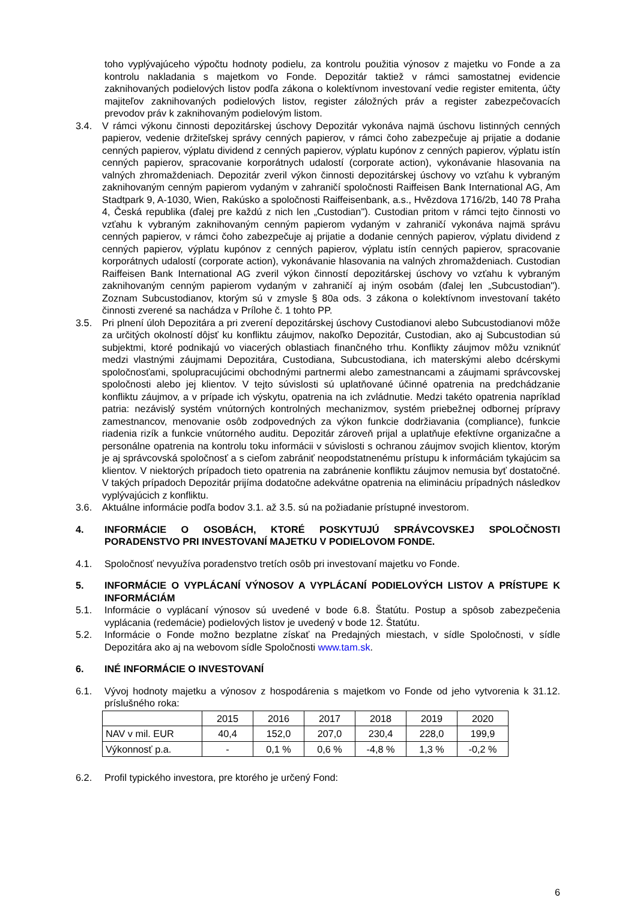toho vyplývajúceho výpočtu hodnoty podielu, za kontrolu použitia výnosov z majetku vo Fonde a za kontrolu nakladania s majetkom vo Fonde. Depozitár taktiež v rámci samostatnej evidencie zaknihovaných podielových listov podľa zákona o kolektívnom investovaní vedie register emitenta, účty majiteľov zaknihovaných podielových listov, register záložných práv a register zabezpečovacích prevodov práv k zaknihovaným podielovým listom.
3.4. V rámci výkonu činnosti depozitárskej úschovy Depozitár vykonáva najmä úschovu listinných cenných papierov, vedenie držiteľskej správy cenných papierov, v rámci čoho zabezpečuje aj prijatie a dodanie cenných papierov, výplatu dividend z cenných papierov, výplatu kupónov z cenných papierov, výplatu istín cenných papierov, spracovanie korporátnych udalostí (corporate action), vykonávanie hlasovania na valných zhromaždeniach. Depozitár zveril výkon činnosti depozitárskej úschovy vo vzťahu k vybraným zaknihovaným cenným papierom vydaným v zahraničí spoločnosti Raiffeisen Bank International AG, Am Stadtpark 9, A-1030, Wien, Rakúsko a spoločnosti Raiffeisenbank, a.s., Hvězdova 1716/2b, 140 78 Praha 4, Česká republika (ďalej pre každú z nich len „Custodian"). Custodian pritom v rámci tejto činnosti vo vzťahu k vybraným zaknihovaným cenným papierom vydaným v zahraničí vykonáva najmä správu cenných papierov, v rámci čoho zabezpečuje aj prijatie a dodanie cenných papierov, výplatu dividend z cenných papierov, výplatu kupónov z cenných papierov, výplatu istín cenných papierov, spracovanie korporátnych udalostí (corporate action), vykonávanie hlasovania na valných zhromaždeniach. Custodian Raiffeisen Bank International AG zveril výkon činností depozitárskej úschovy vo vzťahu k vybraným zaknihovaným cenným papierom vydaným v zahraničí aj iným osobám (ďalej len „Subcustodian"). Zoznam Subcustodianov, ktorým sú v zmysle § 80a ods. 3 zákona o kolektívnom investovaní takéto činnosti zverené sa nachádza v Prílohe č. 1 tohto PP.
3.5. Pri plnení úloh Depozitára a pri zverení depozitárskej úschovy Custodianovi alebo Subcustodianovi môže za určitých okolností dôjsť ku konfliktu záujmov, nakoľko Depozitár, Custodian, ako aj Subcustodian sú subjektmi, ktoré podnikajú vo viacerých oblastiach finančného trhu. Konflikty záujmov môžu vzniknúť medzi vlastnými záujmami Depozitára, Custodiana, Subcustodiana, ich materskými alebo dcérskymi spoločnosťami, spolupracujúcimi obchodnými partnermi alebo zamestnancami a záujmami správcovskej spoločnosti alebo jej klientov. V tejto súvislosti sú uplatňované účinné opatrenia na predchádzanie konfliktu záujmov, a v prípade ich výskytu, opatrenia na ich zvládnutie. Medzi takéto opatrenia napríklad patria: nezávislý systém vnútorných kontrolných mechanizmov, systém priebežnej odbornej prípravy zamestnancov, menovanie osôb zodpovedných za výkon funkcie dodržiavania (compliance), funkcie riadenia rizík a funkcie vnútorného auditu. Depozitár zároveň prijal a uplatňuje efektívne organizačne a personálne opatrenia na kontrolu toku informácii v súvislosti s ochranou záujmov svojich klientov, ktorým je aj správcovská spoločnosť a s cieľom zabrániť neopodstatnenému prístupu k informáciám tykajúcim sa klientov. V niektorých prípadoch tieto opatrenia na zabránenie konfliktu záujmov nemusia byť dostatočné. V takých prípadoch Depozitár prijíma dodatočne adekvátne opatrenia na elimináciu prípadných následkov vyplývajúcich z konfliktu.
3.6. Aktuálne informácie podľa bodov 3.1. až 3.5. sú na požiadanie prístupné investorom.
4. INFORMÁCIE O OSOBÁCH, KTORÉ POSKYTUJÚ SPRÁVCOVSKEJ SPOLOČNOSTI PORADENSTVO PRI INVESTOVANÍ MAJETKU V PODIELOVOM FONDE.
4.1. Spoločnosť nevyužíva poradenstvo tretích osôb pri investovaní majetku vo Fonde.
5. INFORMÁCIE O VYPLÁCANÍ VÝNOSOV A VYPLÁCANÍ PODIELOVÝCH LISTOV A PRÍSTUPE K INFORMÁCIÁM
5.1. Informácie o vyplácaní výnosov sú uvedené v bode 6.8. Štatútu. Postup a spôsob zabezpečenia vyplácania (redemácie) podielových listov je uvedený v bode 12. Štatútu.
5.2. Informácie o Fonde možno bezplatne získať na Predajných miestach, v sídle Spoločnosti, v sídle Depozitára ako aj na webovom sídle Spoločnosti www.tam.sk.
6. INÉ INFORMÁCIE O INVESTOVANÍ
6.1. Vývoj hodnoty majetku a výnosov z hospodárenia s majetkom vo Fonde od jeho vytvorenia k 31.12. príslušného roka:
| | 2015 | 2016 | 2017 | 2018 | 2019 | 2020 |
| NAV v mil. EUR | 40,4 | 152,0 | 207,0 | 230,4 | 228,0 | 199,9 |
| Výkonnosť p.a. | - | 0,1 % | 0,6 % | -4,8 % | 1,3 % | -0,2 % |
6.2. Profil typického investora, pre ktorého je určený Fond:
6